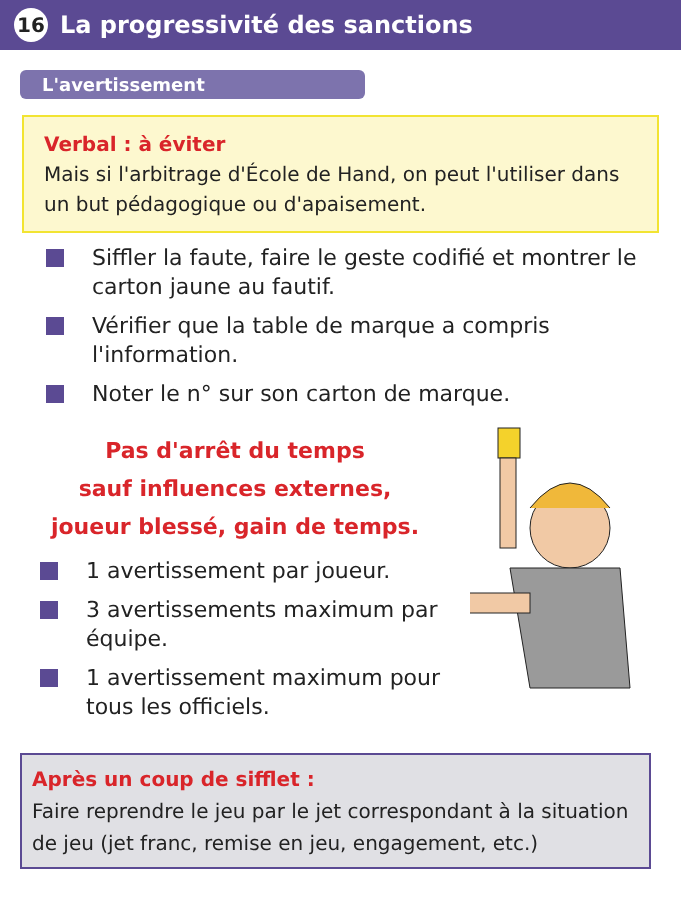16 La progressivité des sanctions
L'avertissement
Verbal : à éviter
Mais si l'arbitrage d'École de Hand, on peut l'utiliser dans un but pédagogique ou d'apaisement.
Siffler la faute, faire le geste codifié et montrer le carton jaune au fautif.
Vérifier que la table de marque a compris l'information.
Noter le n° sur son carton de marque.
Pas d'arrêt du temps
sauf influences externes,
joueur blessé, gain de temps.
1 avertissement par joueur.
3 avertissements maximum par équipe.
1 avertissement maximum pour tous les officiels.
Après un coup de sifflet :
Faire reprendre le jeu par le jet correspondant à la situation de jeu (jet franc, remise en jeu, engagement, etc.)